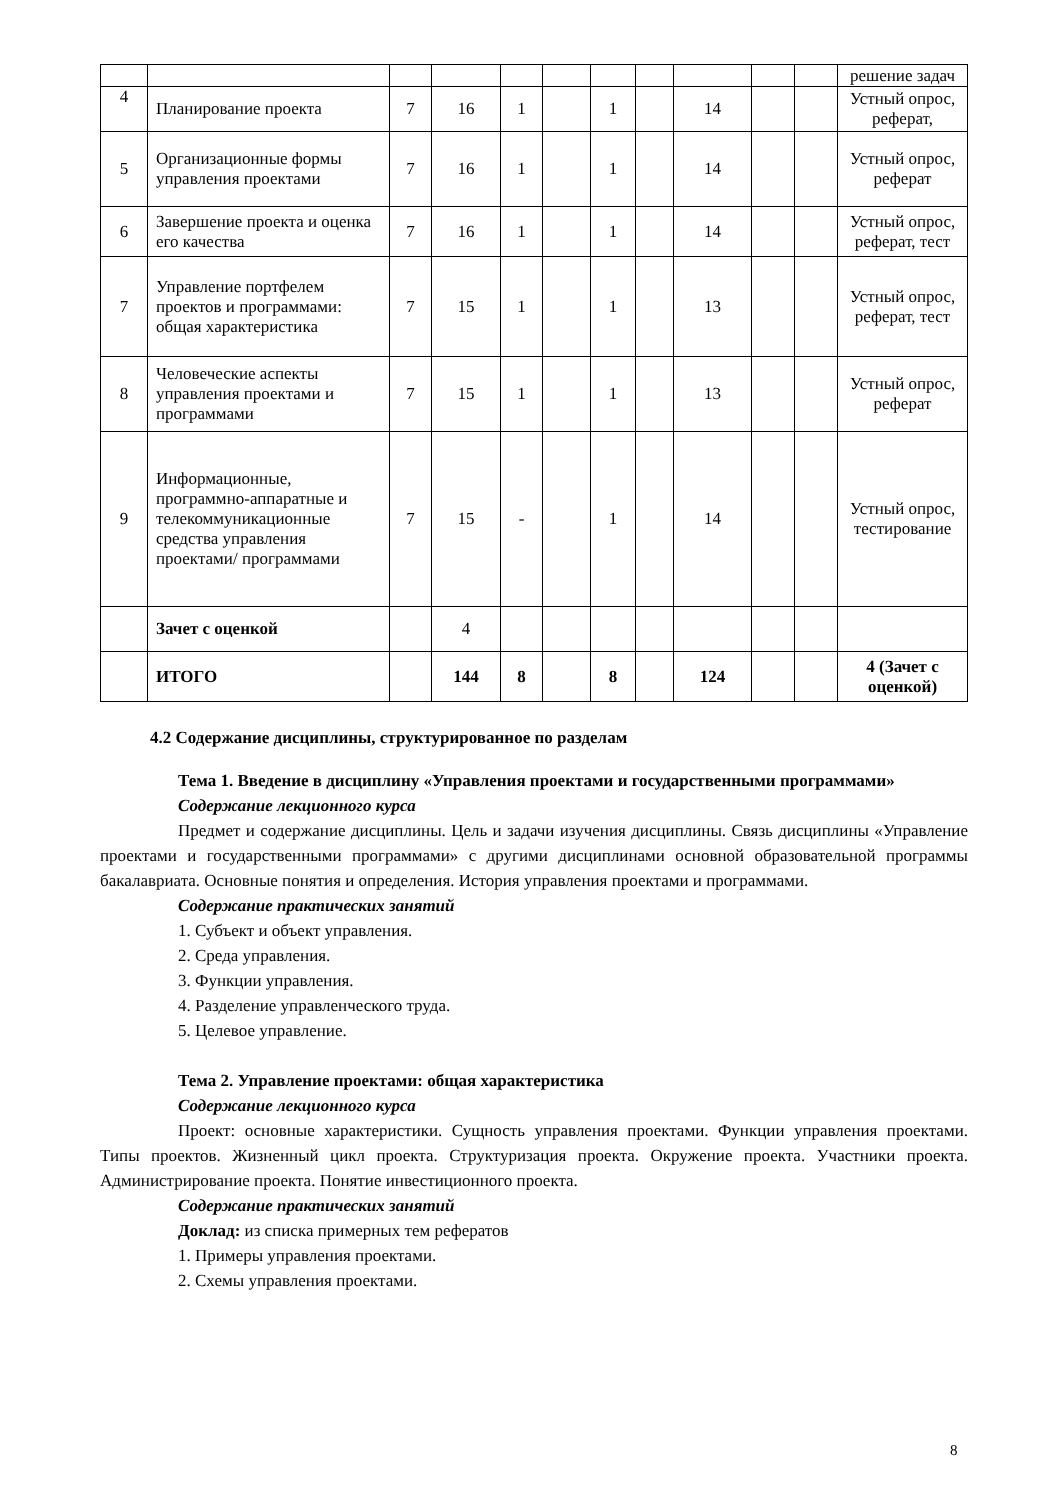| | | | | | | | | | | | решение задач |
| 4 | Планирование проекта | 7 | 16 | 1 | | 1 | | 14 | | | Устный опрос, реферат, |
| 5 | Организационные формы управления проектами | 7 | 16 | 1 | | 1 | | 14 | | | Устный опрос, реферат |
| 6 | Завершение проекта и оценка его качества | 7 | 16 | 1 | | 1 | | 14 | | | Устный опрос, реферат, тест |
| 7 | Управление портфелем проектов и программами: общая характеристика | 7 | 15 | 1 | | 1 | | 13 | | | Устный опрос, реферат, тест |
| 8 | Человеческие аспекты управления проектами и программами | 7 | 15 | 1 | | 1 | | 13 | | | Устный опрос, реферат |
| 9 | Информационные, программно-аппаратные и телекоммуникационные средства управления проектами/ программами | 7 | 15 | - | | 1 | | 14 | | | Устный опрос, тестирование |
| | Зачет с оценкой | | 4 | | | | | | | | |
| | ИТОГО | | 144 | 8 | | 8 | | 124 | | | 4 (Зачет с оценкой) |
4.2 Содержание дисциплины, структурированное по разделам
Тема 1. Введение в дисциплину «Управления проектами и государственными программами»
Содержание лекционного курса
Предмет и содержание дисциплины. Цель и задачи изучения дисциплины. Связь дисциплины «Управление проектами и государственными программами» с другими дисциплинами основной образовательной программы бакалавриата. Основные понятия и определения. История управления проектами и программами.
Содержание практических занятий
1. Субъект и объект управления.
2. Среда управления.
3. Функции управления.
4. Разделение управленческого труда.
5. Целевое управление.
Тема 2. Управление проектами: общая характеристика
Содержание лекционного курса
Проект: основные характеристики. Сущность управления проектами. Функции управления проектами. Типы проектов. Жизненный цикл проекта. Структуризация проекта. Окружение проекта. Участники проекта. Администрирование проекта. Понятие инвестиционного проекта.
Содержание практических занятий
Доклад: из списка примерных тем рефератов
1. Примеры управления проектами.
2. Схемы управления проектами.
8